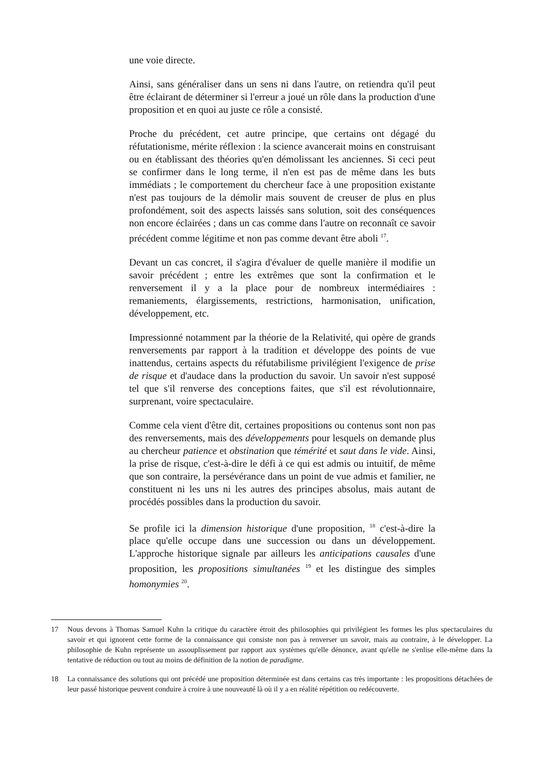une voie directe.
Ainsi, sans généraliser dans un sens ni dans l'autre, on retiendra qu'il peut être éclairant de déterminer si l'erreur a joué un rôle dans la production d'une proposition et en quoi au juste ce rôle a consisté.
Proche du précédent, cet autre principe, que certains ont dégagé du réfutationisme, mérite réflexion : la science avancerait moins en construisant ou en établissant des théories qu'en démolissant les anciennes. Si ceci peut se confirmer dans le long terme, il n'en est pas de même dans les buts immédiats ; le comportement du chercheur face à une proposition existante n'est pas toujours de la démolir mais souvent de creuser de plus en plus profondément, soit des aspects laissés sans solution, soit des conséquences non encore éclairées ; dans un cas comme dans l'autre on reconnaît ce savoir précédent comme légitime et non pas comme devant être aboli <sup>17</sup>.
Devant un cas concret, il s'agira d'évaluer de quelle manière il modifie un savoir précédent ; entre les extrêmes que sont la confirmation et le renversement il y a la place pour de nombreux intermédiaires : remaniements, élargissements, restrictions, harmonisation, unification, développement, etc.
Impressionné notamment par la théorie de la Relativité, qui opère de grands renversements par rapport à la tradition et développe des points de vue inattendus, certains aspects du réfutabilisme privilégient l'exigence de prise de risque et d'audace dans la production du savoir. Un savoir n'est supposé tel que s'il renverse des conceptions faites, que s'il est révolutionnaire, surprenant, voire spectaculaire.
Comme cela vient d'être dit, certaines propositions ou contenus sont non pas des renversements, mais des développements pour lesquels on demande plus au chercheur patience et obstination que témérité et saut dans le vide. Ainsi, la prise de risque, c'est-à-dire le défi à ce qui est admis ou intuitif, de même que son contraire, la persévérance dans un point de vue admis et familier, ne constituent ni les uns ni les autres des principes absolus, mais autant de procédés possibles dans la production du savoir.
Se profile ici la dimension historique d'une proposition, <sup>18</sup> c'est-à-dire la place qu'elle occupe dans une succession ou dans un développement. L'approche historique signale par ailleurs les anticipations causales d'une proposition, les propositions simultanées <sup>19</sup> et les distingue des simples homonymies <sup>20</sup>.
17 Nous devons à Thomas Samuel Kuhn la critique du caractère étroit des philosophies qui privilégient les formes les plus spectaculaires du savoir et qui ignorent cette forme de la connaissance qui consiste non pas à renverser un savoir, mais au contraire, à le développer. La philosophie de Kuhn représente un assouplissement par rapport aux systèmes qu'elle dénonce, avant qu'elle ne s'enlise elle-même dans la tentative de réduction ou tout au moins de définition de la notion de paradigme.
18 La connaissance des solutions qui ont précédé une proposition déterminée est dans certains cas très importante : les propositions détachées de leur passé historique peuvent conduire à croire à une nouveauté là où il y a en réalité répétition ou redécouverte.